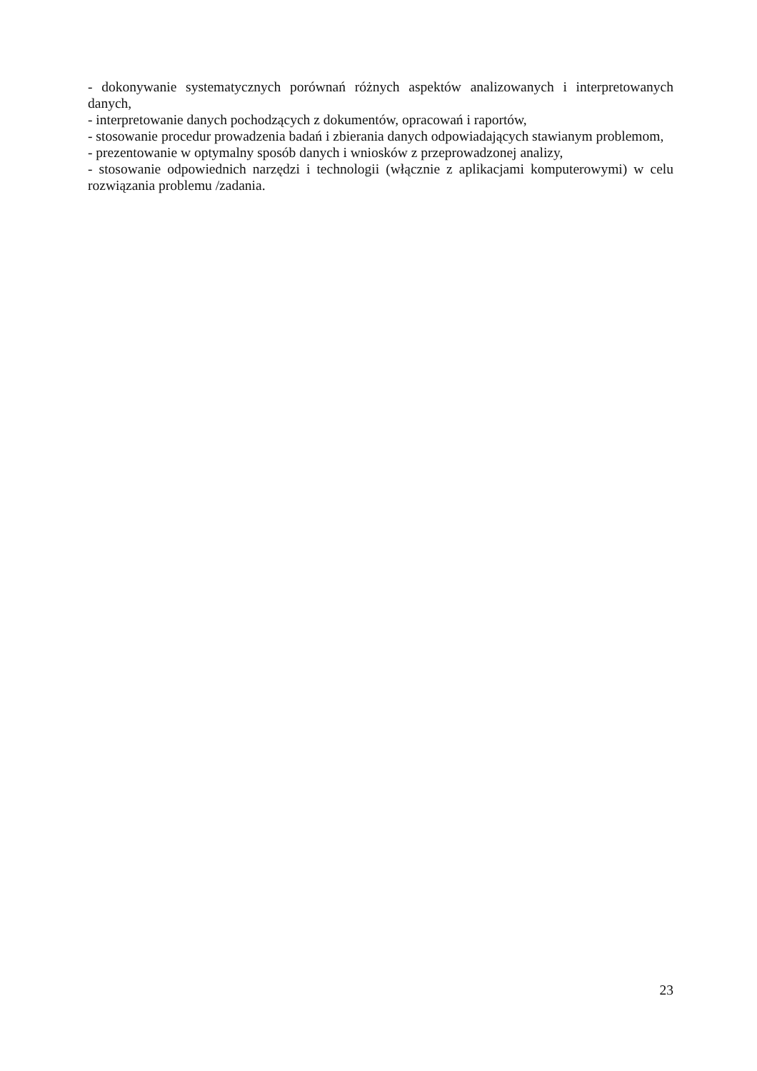- dokonywanie systematycznych porównań różnych aspektów analizowanych i interpretowanych danych,
- interpretowanie danych pochodzących z dokumentów, opracowań i raportów,
- stosowanie procedur prowadzenia badań i zbierania danych odpowiadających stawianym problemom,
- prezentowanie w optymalny sposób danych i wniosków z przeprowadzonej analizy,
- stosowanie odpowiednich narzędzi i technologii (włącznie z aplikacjami komputerowymi) w celu rozwiązania problemu /zadania.
23